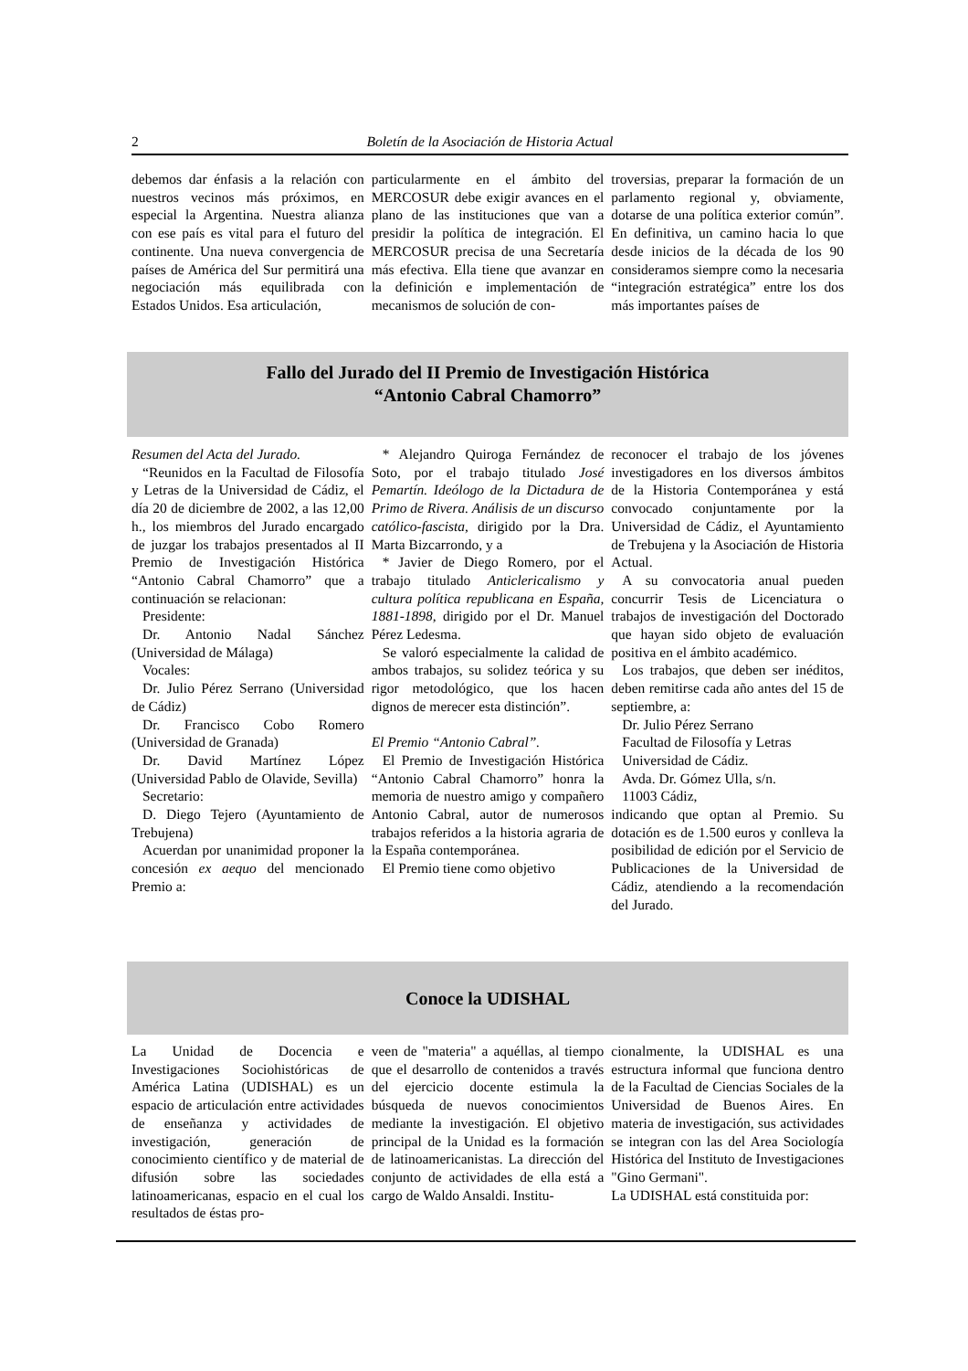2 Boletín de la Asociación de Historia Actual
debemos dar énfasis a la relación con nuestros vecinos más próximos, en especial la Argentina. Nuestra alianza con ese país es vital para el futuro del continente. Una nueva convergencia de países de América del Sur permitirá una negociación más equilibrada con Estados Unidos. Esa articulación,
particularmente en el ámbito del MERCOSUR debe exigir avances en el plano de las instituciones que van a presidir la política de integración. El MERCOSUR precisa de una Secretaría más efectiva. Ella tiene que avanzar en la definición e implementación de mecanismos de solución de con-
troversias, preparar la formación de un parlamento regional y, obviamente, dotarse de una política exterior común”. En definitiva, un camino hacia lo que desde inicios de la década de los 90 consideramos siempre como la necesaria “integración estratégica” entre los dos más importantes países de
Fallo del Jurado del II Premio de Investigación Histórica
“Antonio Cabral Chamorro”
Resumen del Acta del Jurado.
“Reunidos en la Facultad de Filosofía y Letras de la Universidad de Cádiz, el día 20 de diciembre de 2002, a las 12,00 h., los miembros del Jurado encargado de juzgar los trabajos presentados al II Premio de Investigación Histórica “Antonio Cabral Chamorro” que a continuación se relacionan:
Presidente:
Dr. Antonio Nadal Sánchez (Universidad de Málaga)
Vocales:
Dr. Julio Pérez Serrano (Universidad de Cádiz)
Dr. Francisco Cobo Romero (Universidad de Granada)
Dr. David Martínez López (Universidad Pablo de Olavide, Sevilla)
Secretario:
D. Diego Tejero (Ayuntamiento de Trebujena)
Acuerdan por unanimidad proponer la concesión ex aequo del mencionado Premio a:
* Alejandro Quiroga Fernández de Soto, por el trabajo titulado José Pemartín. Ideólogo de la Dictadura de Primo de Rivera. Análisis de un discurso católico-fascista, dirigido por la Dra. Marta Bizcarrondo, y a
* Javier de Diego Romero, por el trabajo titulado Anticlericalismo y cultura política republicana en España, 1881-1898, dirigido por el Dr. Manuel Pérez Ledesma.
Se valoró especialmente la calidad de ambos trabajos, su solidez teórica y su rigor metodológico, que los hacen dignos de merecer esta distinción”.
El Premio “Antonio Cabral”.
El Premio de Investigación Histórica “Antonio Cabral Chamorro” honra la memoria de nuestro amigo y compañero Antonio Cabral, autor de numerosos trabajos referidos a la historia agraria de la España contemporánea.
El Premio tiene como objetivo
reconocer el trabajo de los jóvenes investigadores en los diversos ámbitos de la Historia Contemporánea y está convocado conjuntamente por la Universidad de Cádiz, el Ayuntamiento de Trebujena y la Asociación de Historia Actual.
A su convocatoria anual pueden concurrir Tesis de Licenciatura o trabajos de investigación del Doctorado que hayan sido objeto de evaluación positiva en el ámbito académico.
Los trabajos, que deben ser inéditos, deben remitirse cada año antes del 15 de septiembre, a:
Dr. Julio Pérez Serrano
Facultad de Filosofía y Letras
Universidad de Cádiz.
Avda. Dr. Gómez Ulla, s/n.
11003 Cádiz,
indicando que optan al Premio. Su dotación es de 1.500 euros y conlleva la posibilidad de edición por el Servicio de Publicaciones de la Universidad de Cádiz, atendiendo a la recomendación del Jurado.
Conoce la UDISHAL
La Unidad de Docencia e Investigaciones Sociohistóricas de América Latina (UDISHAL) es un espacio de articulación entre actividades de enseñanza y actividades de investigación, generación de conocimiento científico y de material de difusión sobre las sociedades latinoamericanas, espacio en el cual los resultados de éstas pro-
veen de "materia" a aquéllas, al tiempo que el desarrollo de contenidos a través del ejercicio docente estimula la búsqueda de nuevos conocimientos mediante la investigación. El objetivo principal de la Unidad es la formación de latinoamericanistas. La dirección del conjunto de actividades de ella está a cargo de Waldo Ansaldi. Institu-
cionalmente, la UDISHAL es una estructura informal que funciona dentro de la Facultad de Ciencias Sociales de la Universidad de Buenos Aires. En materia de investigación, sus actividades se integran con las del Area Sociología Histórica del Instituto de Investigaciones "Gino Germani".
La UDISHAL está constituida por: